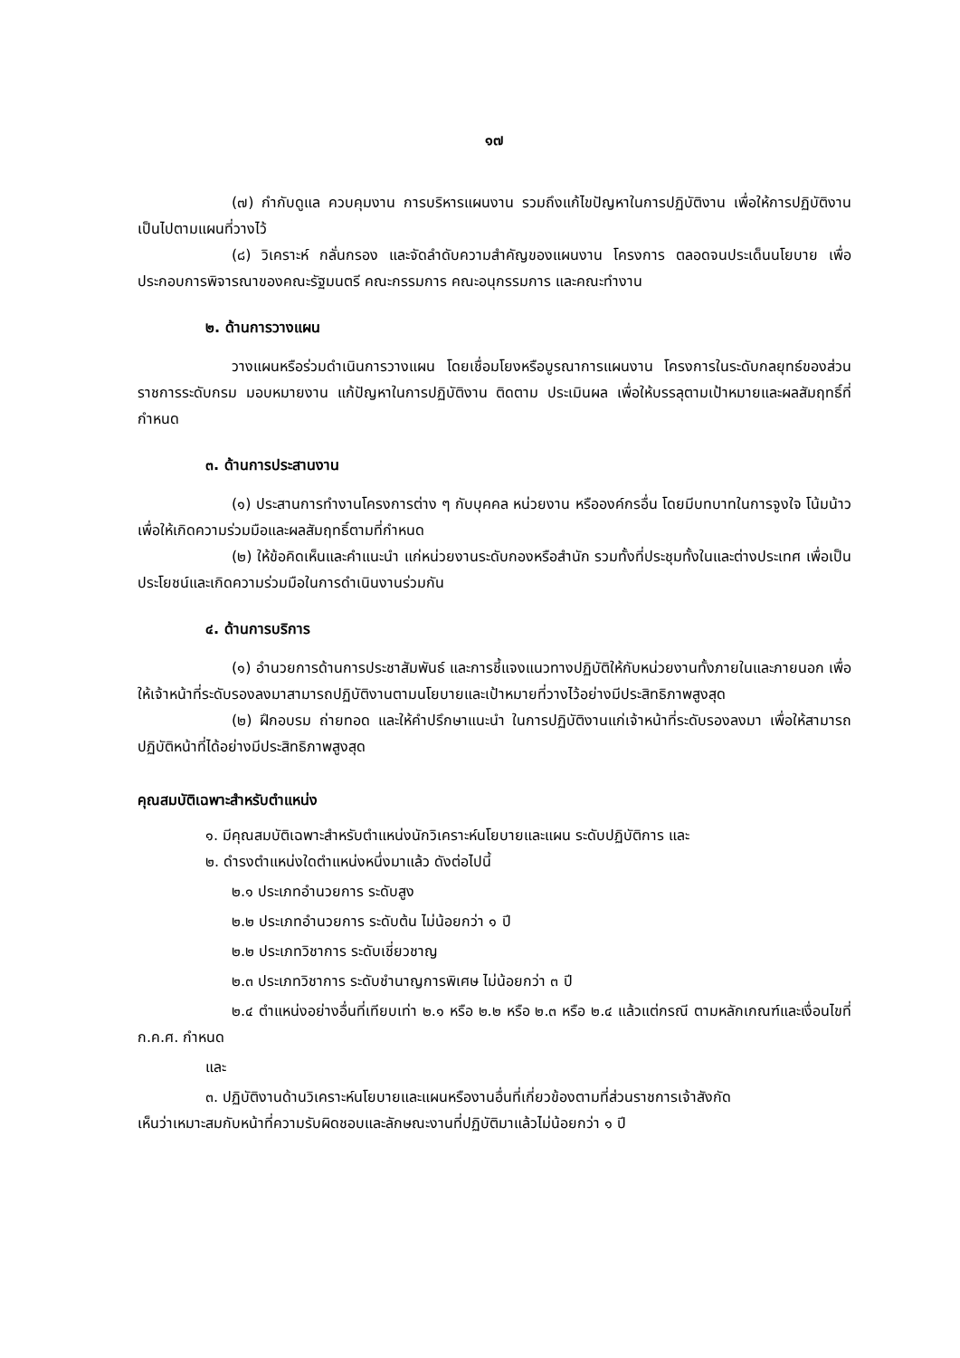๑๗
(๗) กำกับดูแล ควบคุมงาน การบริหารแผนงาน รวมถึงแก้ไขปัญหาในการปฏิบัติงาน เพื่อให้การปฏิบัติงานเป็นไปตามแผนที่วางไว้
(๘) วิเคราะห์ กลั่นกรอง และจัดลำดับความสำคัญของแผนงาน โครงการ ตลอดจนประเด็นนโยบาย เพื่อประกอบการพิจารณาของคณะรัฐมนตรี คณะกรรมการ คณะอนุกรรมการ และคณะทำงาน
๒. ด้านการวางแผน
วางแผนหรือร่วมดำเนินการวางแผน โดยเชื่อมโยงหรือบูรณาการแผนงาน โครงการในระดับกลยุทธ์ของส่วนราชการระดับกรม มอบหมายงาน แก้ปัญหาในการปฏิบัติงาน ติดตาม ประเมินผล เพื่อให้บรรลุตามเป้าหมายและผลสัมฤทธิ์ที่กำหนด
๓. ด้านการประสานงาน
(๑) ประสานการทำงานโครงการต่าง ๆ กับบุคคล หน่วยงาน หรือองค์กรอื่น โดยมีบทบาทในการจูงใจ โน้มน้าวเพื่อให้เกิดความร่วมมือและผลสัมฤทธิ์ตามที่กำหนด
(๒) ให้ข้อคิดเห็นและคำแนะนำ แก่หน่วยงานระดับกองหรือสำนัก รวมทั้งที่ประชุมทั้งในและต่างประเทศ เพื่อเป็นประโยชน์และเกิดความร่วมมือในการดำเนินงานร่วมกัน
๔. ด้านการบริการ
(๑) อำนวยการด้านการประชาสัมพันธ์ และการชี้แจงแนวทางปฏิบัติให้กับหน่วยงานทั้งภายในและภายนอก เพื่อให้เจ้าหน้าที่ระดับรองลงมาสามารถปฏิบัติงานตามนโยบายและเป้าหมายที่วางไว้อย่างมีประสิทธิภาพสูงสุด
(๒) ฝึกอบรม ถ่ายทอด และให้คำปรึกษาแนะนำ ในการปฏิบัติงานแก่เจ้าหน้าที่ระดับรองลงมา เพื่อให้สามารถปฏิบัติหน้าที่ได้อย่างมีประสิทธิภาพสูงสุด
คุณสมบัติเฉพาะสำหรับตำแหน่ง
๑. มีคุณสมบัติเฉพาะสำหรับตำแหน่งนักวิเคราะห์นโยบายและแผน ระดับปฏิบัติการ และ
๒. ดำรงตำแหน่งใดตำแหน่งหนึ่งมาแล้ว ดังต่อไปนี้
๒.๑ ประเภทอำนวยการ ระดับสูง
๒.๒ ประเภทอำนวยการ ระดับต้น ไม่น้อยกว่า ๑ ปี
๒.๒ ประเภทวิชาการ ระดับเชี่ยวชาญ
๒.๓ ประเภทวิชาการ ระดับชำนาญการพิเศษ ไม่น้อยกว่า ๓ ปี
๒.๔ ตำแหน่งอย่างอื่นที่เทียบเท่า ๒.๑ หรือ ๒.๒ หรือ ๒.๓ หรือ ๒.๔ แล้วแต่กรณี ตามหลักเกณฑ์และเงื่อนไขที่ ก.ค.ศ. กำหนด
และ
๓. ปฏิบัติงานด้านวิเคราะห์นโยบายและแผนหรืองานอื่นที่เกี่ยวข้องตามที่ส่วนราชการเจ้าสังกัด
เห็นว่าเหมาะสมกับหน้าที่ความรับผิดชอบและลักษณะงานที่ปฏิบัติมาแล้วไม่น้อยกว่า ๑ ปี